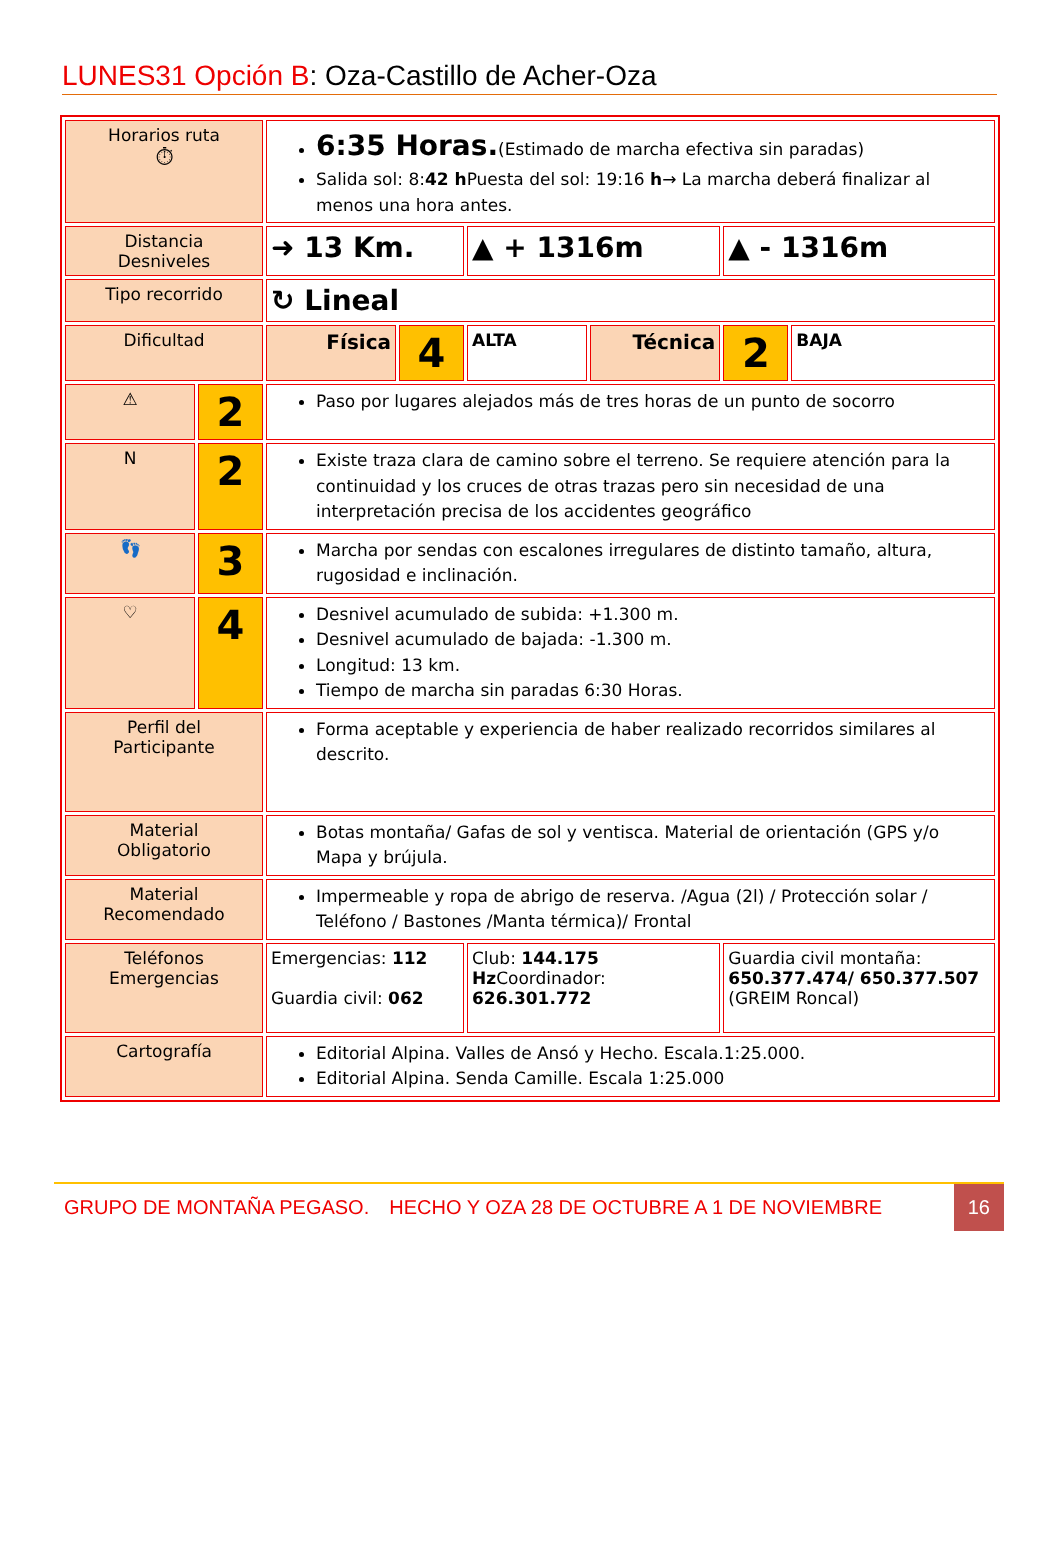LUNES31 Opción B: Oza-Castillo de Acher-Oza
| Horarios ruta ⏱ | | 6:35 Horas. (Estimado de marcha efectiva sin paradas) Salida sol: 8: 42 h Puesta del sol: 19:16 h → La marcha deberá finalizar al menos una hora antes. | | | | | |
| Distancia Desniveles | | ➜ 13 Km. | | ▲ + 1316m | | ▲ - 1316m | |
| Tipo recorrido | | ↻ Lineal | | | | | |
| Dificultad | | Física | 4 | ALTA | Técnica | 2 | BAJA |
| ⚠ | 2 | Paso por lugares alejados más de tres horas de un punto de socorro | | | | | |
| N | 2 | Existe traza clara de camino sobre el terreno. Se requiere atención para la continuidad y los cruces de otras trazas pero sin necesidad de una interpretación precisa de los accidentes geográfico | | | | | |
| 👣 | 3 | Marcha por sendas con escalones irregulares de distinto tamaño, altura, rugosidad e inclinación. | | | | | |
| ♡ | 4 | Desnivel acumulado de subida: +1.300 m. Desnivel acumulado de bajada: -1.300 m. Longitud: 13 km. Tiempo de marcha sin paradas 6:30 Horas. | | | | | |
| Perfil del Participante | | Forma aceptable y experiencia de haber realizado recorridos similares al descrito. | | | | | |
| Material Obligatorio | | Botas montaña/ Gafas de sol y ventisca. Material de orientación (GPS y/o Mapa y brújula. | | | | | |
| Material Recomendado | | Impermeable y ropa de abrigo de reserva. /Agua (2l) / Protección solar / Teléfono / Bastones /Manta térmica)/ Frontal | | | | | |
| Teléfonos Emergencias | | Emergencias: 112 Guardia civil: 062 | | Club: 144.175 Hz Coordinador: 626.301.772 | | Guardia civil montaña: 650.377.474/ 650.377.507 (GREIM Roncal) | |
| Cartografía | | Editorial Alpina. Valles de Ansó y Hecho. Escala.1:25.000. Editorial Alpina. Senda Camille. Escala 1:25.000 | | | | | |
GRUPO DE MONTAÑA PEGASO. HECHO Y OZA 28 DE OCTUBRE A 1 DE NOVIEMBRE 16